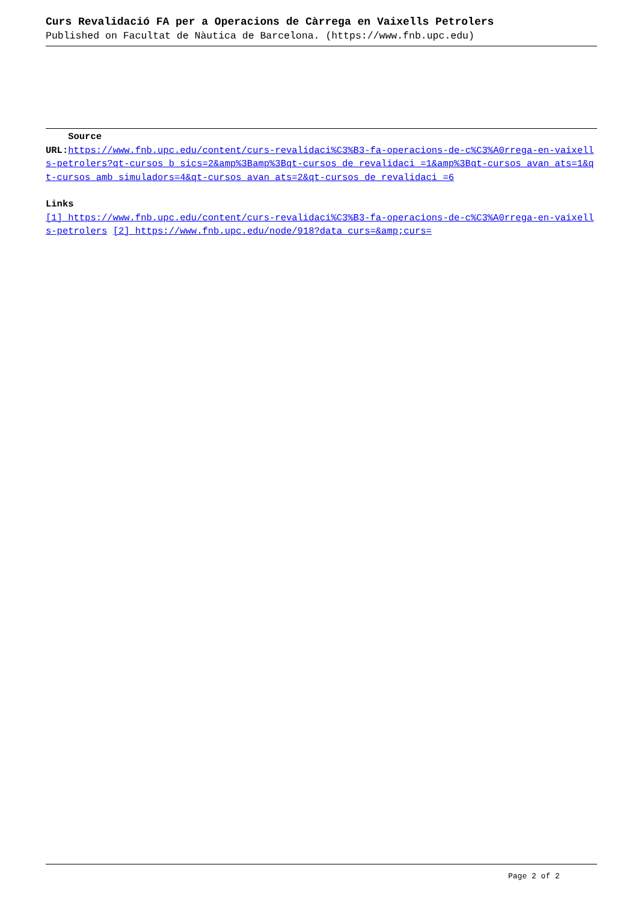Curs Revalidació FA per a Operacions de Càrrega en Vaixells Petrolers
Published on Facultat de Nàutica de Barcelona. (https://www.fnb.upc.edu)
Source
URL: https://www.fnb.upc.edu/content/curs-revalidaci%C3%B3-fa-operacions-de-c%C3%A0rrega-en-vaixells-petrolers?qt-cursos_b_sics=2&amp%3Bamp%3Bqt-cursos_de_revalidaci_=1&amp%3Bqt-cursos_avan_ats=1&qt-cursos_amb_simuladors=4&qt-cursos_avan_ats=2&qt-cursos_de_revalidaci_=6
Links
[1] https://www.fnb.upc.edu/content/curs-revalidaci%C3%B3-fa-operacions-de-c%C3%A0rrega-en-vaixells-petrolers [2] https://www.fnb.upc.edu/node/918?data_curs=&amp;curs=
Page 2 of 2